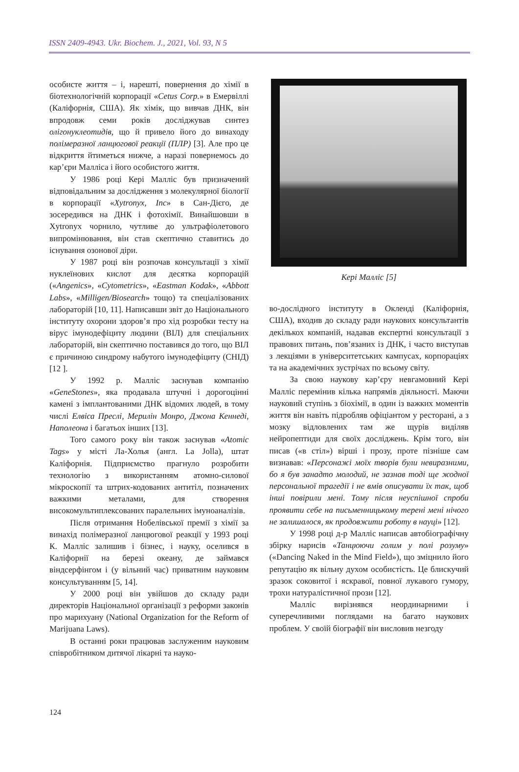ISSN 2409-4943. Ukr. Biochem. J., 2021, Vol. 93, N 5
особисте життя – і, нарешті, повернення до хімії в біотехнологічній корпорації «Cetus Corp.» в Емервіллі (Каліфорнія, США). Як хімік, що вивчав ДНК, він впродовж семи років досліджував синтез олігонуклеотидів, що й привело його до винаходу полімеразної ланцюгової реакції (ПЛР) [3]. Але про це відкриття йтиметься нижче, а наразі повернемось до кар’єри Малліса і його особистого життя.
У 1986 році Кері Малліс був призначений відповідальним за дослідження з молекулярної біології в корпорації «Xytronyx, Inc» в Сан-Дієго, де зосередився на ДНК і фотохімії. Винайшовши в Xytronyx чорнило, чутливе до ультрафіолетового випромінювання, він став скептично ставитись до існування озонової діри.
У 1987 році він розпочав консультації з хімії нуклеїнових кислот для десятка корпорацій («Angenics», «Cytometrics», «Eastman Kodak», «Abbott Labs», «Milligen/Biosearch» тощо) та спеціалізованих лабораторій [10, 11]. Написавши звіт до Національного інституту охорони здоров’я про хід розробки тесту на вірус імунодефіциту людини (ВІЛ) для спеціальних лабораторій, він скептично поставився до того, що ВІЛ є причиною синдрому набутого імунодефіциту (СНІД) [12 ].
У 1992 р. Малліс заснував компанію «GeneStones», яка продавала штучні і дорогоцінні камені з імплантованими ДНК відомих людей, в тому числі Елвіса Преслі, Мерилін Монро, Джона Кеннеді, Наполеона і багатьох інших [13].
Того самого року він також заснував «Atomic Tags» у місті Ла-Холья (англ. La Jolla), штат Каліфорнія. Підприємство прагнуло розробити технологію з використанням атомно-силової мікроскопії та штрих-кодованих антитіл, позначених важкими металами, для створення високомультиплексованих паралельних імуноаналізів.
Після отримання Нобелівської премії з хімії за винахід полімеразної ланцюгової реакції у 1993 році К. Малліс залишив і бізнес, і науку, оселився в Каліфорнії на березі океану, де займався віндсерфінгом і (у вільний час) приватним науковим консультуванням [5, 14].
У 2000 році він увійшов до складу ради директорів Національної організації з реформи законів про марихуану (National Organization for the Reform of Marijuana Laws).
В останні роки працював заслуженим науковим співробітником дитячої лікарні та науко-
Кері Малліс [5]
во-дослідного інституту в Окленді (Каліфорнія, США), входив до складу ради наукових консультантів декількох компаній, надавав експертні консультації з правових питань, пов’язаних із ДНК, і часто виступав з лекціями в університетських кампусах, корпораціях та на академічних зустрічах по всьому світу.
За свою наукову кар’єру невгамовний Кері Малліс перемінив кілька напрямів діяльності. Маючи науковий ступінь з біохімії, в один із важких моментів життя він навіть підробляв офіціантом у ресторані, а з мозку відловлених там же щурів виділяв нейропептиди для своїх досліджень. Крім того, він писав («в стіл») вірші і прозу, проте пізніше сам визнавав: «Персонажі моїх творів були невиразними, бо я був занадто молодий, не зазнав тоді ще жодної персональної трагедії і не вмів описувати їх так, щоб інші повірили мені. Тому після неуспішної спроби проявити себе на письменницькому терені мені нічого не залишалося, як продовжити роботу в науці» [12].
У 1998 році д-р Малліс написав автобіографічну збірку нарисів «Танцюючи голим у полі розуму» («Dancing Naked in the Mind Field»), що зміцнило його репутацію як вільну духом особистість. Це блискучий зразок соковитої і яскравої, повної лукавого гумору, трохи натуралістичної прози [12].
Малліс вирізнявся неординарними і суперечливими поглядами на багато наукових проблем. У своїй біографії він висловив незгоду
124